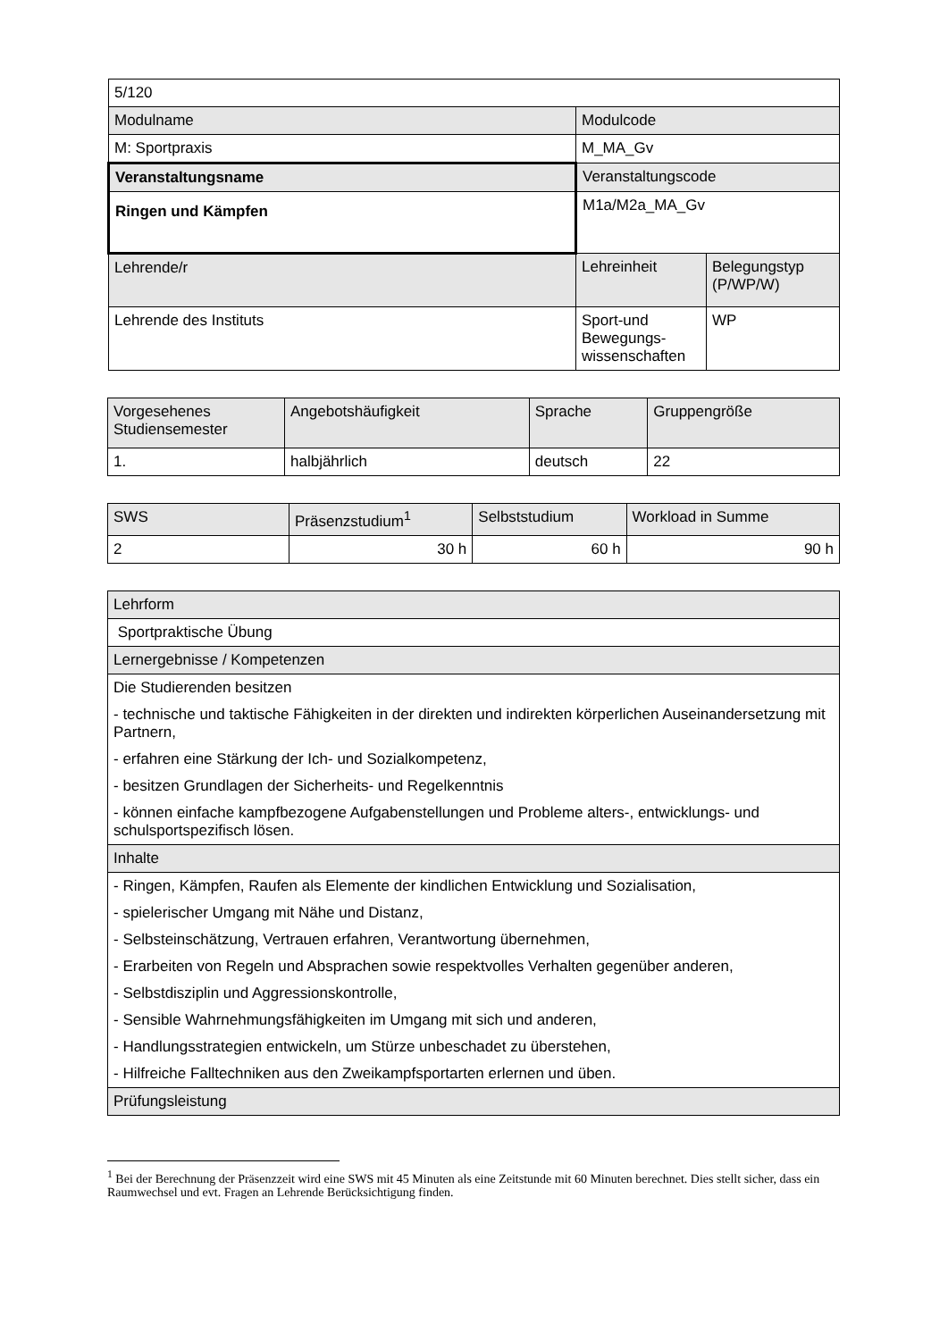| 5/120 | | |
| Modulname | Modulcode | |
| M: Sportpraxis | M_MA_Gv | |
| Veranstaltungsname | Veranstaltungscode | |
| Ringen und Kämpfen | M1a/M2a_MA_Gv | |
| Lehrende/r | Lehreinheit | Belegungstyp (P/WP/W) |
| Lehrende des Instituts | Sport-und Bewegungs-wissenschaften | WP |
| Vorgesehenes Studiensemester | Angebotshäufigkeit | Sprache | Gruppengröße |
| 1. | halbjährlich | deutsch | 22 |
| SWS | Präsenzstudium<sup>1</sup> | Selbststudium | Workload in Summe |
| 2 | 30 h | 60 h | 90 h |
| Lehrform |
| Sportpraktische Übung |
| Lernergebnisse / Kompetenzen |
| Die Studierenden besitzen - technische und taktische Fähigkeiten in der direkten und indirekten körperlichen Auseinandersetzung mit Partnern, - erfahren eine Stärkung der Ich- und Sozialkompetenz, - besitzen Grundlagen der Sicherheits- und Regelkenntnis - können einfache kampfbezogene Aufgabenstellungen und Probleme alters-, entwicklungs- und schulsportspezifisch lösen. |
| Inhalte |
| - Ringen, Kämpfen, Raufen als Elemente der kindlichen Entwicklung und Sozialisation, - spielerischer Umgang mit Nähe und Distanz, - Selbsteinschätzung, Vertrauen erfahren, Verantwortung übernehmen, - Erarbeiten von Regeln und Absprachen sowie respektvolles Verhalten gegenüber anderen, - Selbstdisziplin und Aggressionskontrolle, - Sensible Wahrnehmungsfähigkeiten im Umgang mit sich und anderen, - Handlungsstrategien entwickeln, um Stürze unbeschadet zu überstehen, - Hilfreiche Falltechniken aus den Zweikampfsportarten erlernen und üben. |
| Prüfungsleistung |
<sup>1</sup> Bei der Berechnung der Präsenzzeit wird eine SWS mit 45 Minuten als eine Zeitstunde mit 60 Minuten berechnet. Dies stellt sicher, dass ein Raumwechsel und evt. Fragen an Lehrende Berücksichtigung finden.